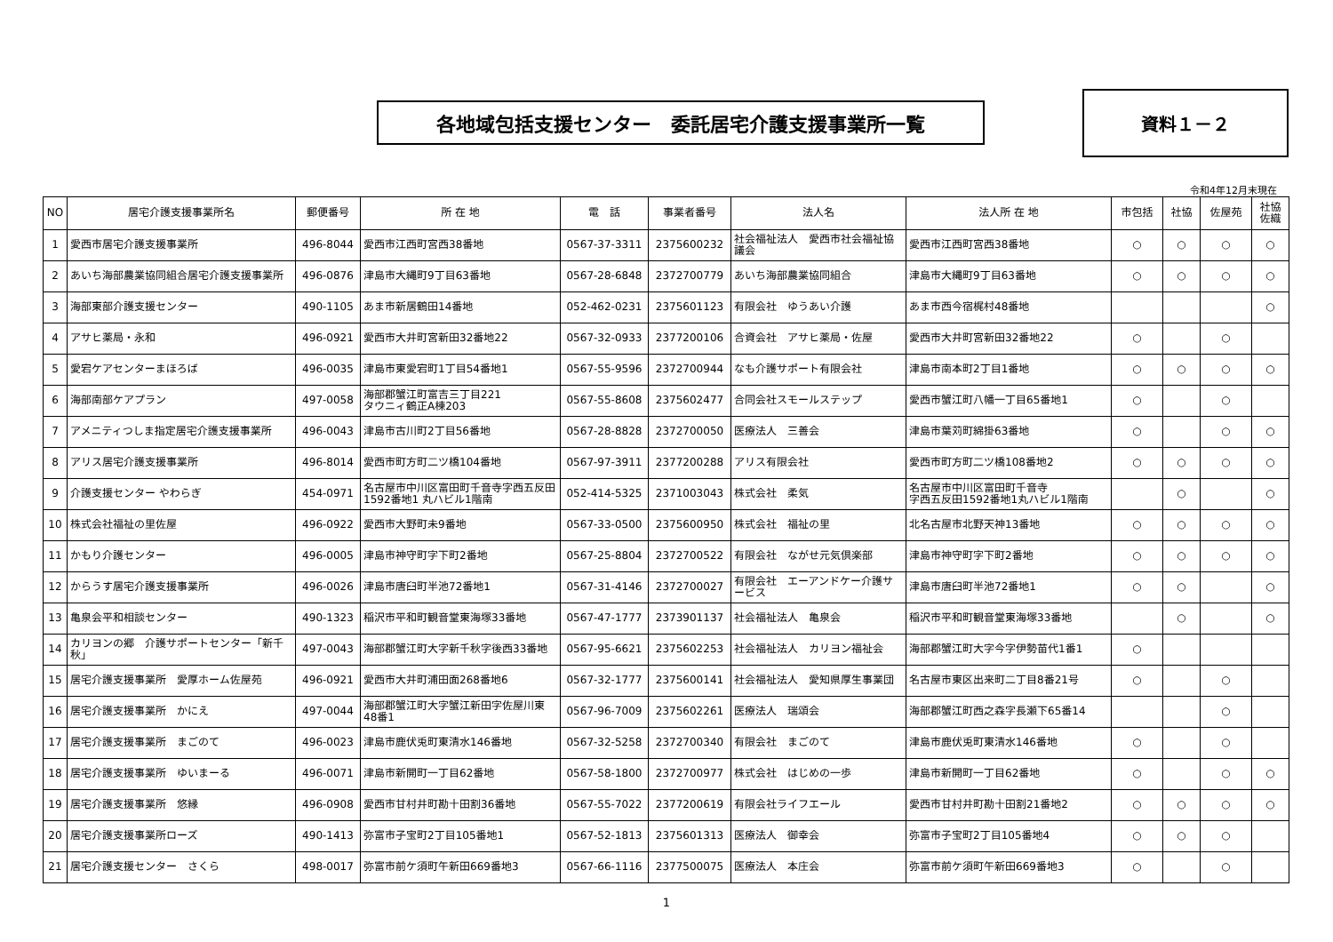各地域包括支援センター　委託居宅介護支援事業所一覧 資料１－２
令和4年12月末現在
| NO | 居宅介護支援事業所名 | 郵便番号 | 所 在 地 | 電 話 | 事業者番号 | 法人名 | 法人所 在 地 | 市包括 | 社協 | 佐屋苑 | 社協 佐織 |
| --- | --- | --- | --- | --- | --- | --- | --- | --- | --- | --- | --- |
| 1 | 愛西市居宅介護支援事業所 | 496-8044 | 愛西市江西町宮西38番地 | 0567-37-3311 | 2375600232 | 社会福祉法人 愛西市社会福祉協議会 | 愛西市江西町宮西38番地 | ○ | ○ | ○ | ○ |
| 2 | あいち海部農業協同組合居宅介護支援事業所 | 496-0876 | 津島市大縄町9丁目63番地 | 0567-28-6848 | 2372700779 | あいち海部農業協同組合 | 津島市大縄町9丁目63番地 | ○ | ○ | ○ | ○ |
| 3 | 海部東部介護支援センター | 490-1105 | あま市新居鶴田14番地 | 052-462-0231 | 2375601123 | 有限会社 ゆうあい介護 | あま市西今宿梶村48番地 | | | | ○ |
| 4 | アサヒ薬局・永和 | 496-0921 | 愛西市大井町宮新田32番地22 | 0567-32-0933 | 2377200106 | 合資会社 アサヒ薬局・佐屋 | 愛西市大井町宮新田32番地22 | ○ | | ○ | |
| 5 | 愛宕ケアセンターまほろば | 496-0035 | 津島市東愛宕町1丁目54番地1 | 0567-55-9596 | 2372700944 | なも介護サポート有限会社 | 津島市南本町2丁目1番地 | ○ | ○ | ○ | ○ |
| 6 | 海部南部ケアプラン | 497-0058 | 海部郡蟹江町富吉三丁目221 タウニィ鶴正A棟203 | 0567-55-8608 | 2375602477 | 合同会社スモールステップ | 愛西市蟹江町八幡一丁目65番地1 | ○ | | ○ | |
| 7 | アメニティつしま指定居宅介護支援事業所 | 496-0043 | 津島市古川町2丁目56番地 | 0567-28-8828 | 2372700050 | 医療法人 三善会 | 津島市葉苅町綿掛63番地 | ○ | | ○ | ○ |
| 8 | アリス居宅介護支援事業所 | 496-8014 | 愛西市町方町二ツ橋104番地 | 0567-97-3911 | 2377200288 | アリス有限会社 | 愛西市町方町二ツ橋108番地2 | ○ | ○ | ○ | ○ |
| 9 | 介護支援センター やわらぎ | 454-0971 | 名古屋市中川区富田町千音寺字西五反田1592番地1 丸ハビル1階南 | 052-414-5325 | 2371003043 | 株式会社 柔気 | 名古屋市中川区富田町千音寺 字西五反田1592番地1丸ハビル1階南 | | ○ | | ○ |
| 10 | 株式会社福祉の里佐屋 | 496-0922 | 愛西市大野町未9番地 | 0567-33-0500 | 2375600950 | 株式会社 福祉の里 | 北名古屋市北野天神13番地 | ○ | ○ | ○ | ○ |
| 11 | かもり介護センター | 496-0005 | 津島市神守町字下町2番地 | 0567-25-8804 | 2372700522 | 有限会社 ながせ元気倶楽部 | 津島市神守町字下町2番地 | ○ | ○ | ○ | ○ |
| 12 | からうす居宅介護支援事業所 | 496-0026 | 津島市唐臼町半池72番地1 | 0567-31-4146 | 2372700027 | 有限会社 エーアンドケー介護サービス | 津島市唐臼町半池72番地1 | ○ | ○ | | ○ |
| 13 | 亀泉会平和相談センター | 490-1323 | 稲沢市平和町観音堂東海塚33番地 | 0567-47-1777 | 2373901137 | 社会福祉法人 亀泉会 | 稲沢市平和町観音堂東海塚33番地 | | ○ | | ○ |
| 14 | カリヨンの郷 介護サポートセンター「新千秋」 | 497-0043 | 海部郡蟹江町大字新千秋字後西33番地 | 0567-95-6621 | 2375602253 | 社会福祉法人 カリヨン福祉会 | 海部郡蟹江町大字今字伊勢苗代1番1 | ○ | | | |
| 15 | 居宅介護支援事業所 愛厚ホーム佐屋苑 | 496-0921 | 愛西市大井町浦田面268番地6 | 0567-32-1777 | 2375600141 | 社会福祉法人 愛知県厚生事業団 | 名古屋市東区出来町二丁目8番21号 | ○ | | ○ | |
| 16 | 居宅介護支援事業所 かにえ | 497-0044 | 海部郡蟹江町大字蟹江新田字佐屋川東48番1 | 0567-96-7009 | 2375602261 | 医療法人 瑞頌会 | 海部郡蟹江町西之森字長瀬下65番14 | | | ○ | |
| 17 | 居宅介護支援事業所 まごのて | 496-0023 | 津島市鹿伏兎町東清水146番地 | 0567-32-5258 | 2372700340 | 有限会社 まごのて | 津島市鹿伏兎町東清水146番地 | ○ | | ○ | |
| 18 | 居宅介護支援事業所 ゆいまーる | 496-0071 | 津島市新開町一丁目62番地 | 0567-58-1800 | 2372700977 | 株式会社 はじめの一歩 | 津島市新開町一丁目62番地 | ○ | | ○ | ○ |
| 19 | 居宅介護支援事業所 悠縁 | 496-0908 | 愛西市甘村井町勘十田割36番地 | 0567-55-7022 | 2377200619 | 有限会社ライフエール | 愛西市甘村井町勘十田割21番地2 | ○ | ○ | ○ | ○ |
| 20 | 居宅介護支援事業所ローズ | 490-1413 | 弥富市子宝町2丁目105番地1 | 0567-52-1813 | 2375601313 | 医療法人 御幸会 | 弥富市子宝町2丁目105番地4 | ○ | ○ | ○ | |
| 21 | 居宅介護支援センター さくら | 498-0017 | 弥富市前ケ須町午新田669番地3 | 0567-66-1116 | 2377500075 | 医療法人 本庄会 | 弥富市前ケ須町午新田669番地3 | ○ | | ○ | |
1